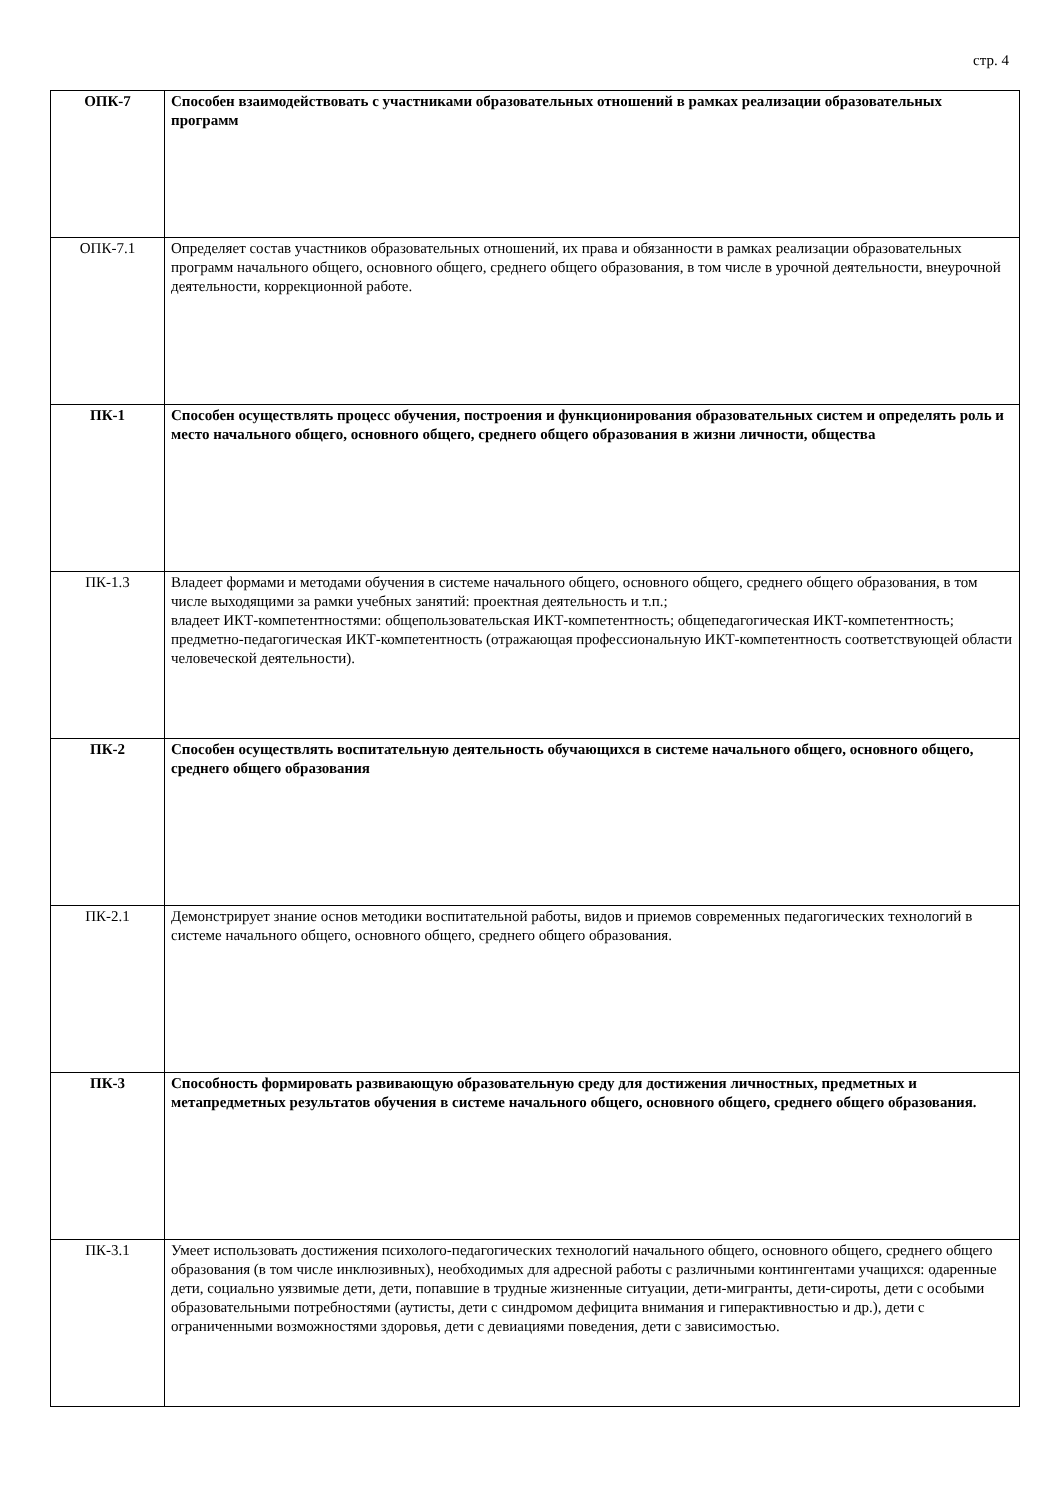стр. 4
| ОПК-7 | Способен взаимодействовать с участниками образовательных отношений в рамках реализации образовательных программ |
| ОПК-7.1 | Определяет состав участников образовательных отношений, их права и обязанности в рамках реализации образовательных программ начального общего, основного общего, среднего общего образования, в том числе в урочной деятельности, внеурочной деятельности, коррекционной работе. |
| ПК-1 | Способен осуществлять процесс обучения, построения и функционирования образовательных систем и определять роль и место начального общего, основного общего, среднего общего образования в жизни личности, общества |
| ПК-1.3 | Владеет формами и методами обучения в системе начального общего, основного общего, среднего общего образования, в том числе выходящими за рамки учебных занятий: проектная деятельность и т.п.; владеет ИКТ-компетентностями: общепользовательская ИКТ-компетентность; общепедагогическая ИКТ-компетентность; предметно-педагогическая ИКТ-компетентность (отражающая профессиональную ИКТ-компетентность соответствующей области человеческой деятельности). |
| ПК-2 | Способен осуществлять воспитательную деятельность обучающихся в системе начального общего, основного общего, среднего общего образования |
| ПК-2.1 | Демонстрирует знание основ методики воспитательной работы, видов и приемов современных педагогических технологий в системе начального общего, основного общего, среднего общего образования. |
| ПК-3 | Способность формировать развивающую образовательную среду для достижения личностных, предметных и метапредметных результатов обучения в системе начального общего, основного общего, среднего общего образования. |
| ПК-3.1 | Умеет использовать достижения психолого-педагогических технологий начального общего, основного общего, среднего общего образования (в том числе инклюзивных), необходимых для адресной работы с различными контингентами учащихся: одаренные дети, социально уязвимые дети, дети, попавшие в трудные жизненные ситуации, дети-мигранты, дети-сироты, дети с особыми образовательными потребностями (аутисты, дети с синдромом дефицита внимания и гиперактивностью и др.), дети с ограниченными возможностями здоровья, дети с девиациями поведения, дети с зависимостью. |